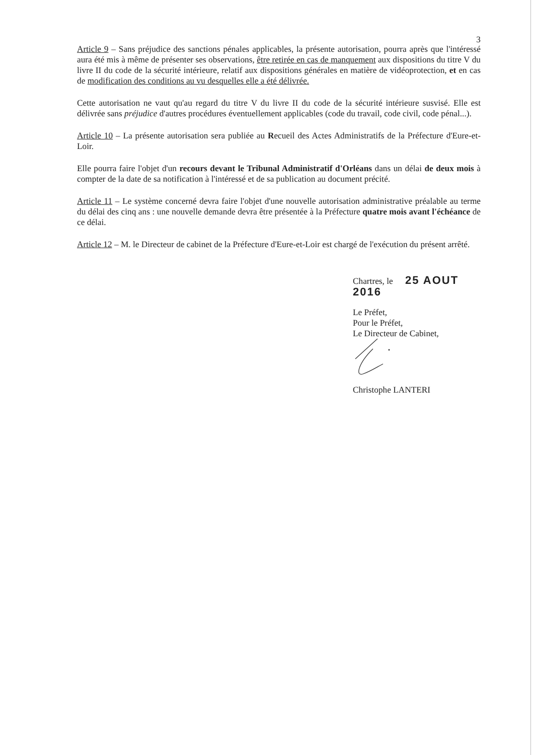3
Article 9 – Sans préjudice des sanctions pénales applicables, la présente autorisation, pourra après que l'intéressé aura été mis à même de présenter ses observations, être retirée en cas de manquement aux dispositions du titre V du livre II du code de la sécurité intérieure, relatif aux dispositions générales en matière de vidéoprotection, et en cas de modification des conditions au vu desquelles elle a été délivrée.
Cette autorisation ne vaut qu'au regard du titre V du livre II du code de la sécurité intérieure susvisé. Elle est délivrée sans préjudice d'autres procédures éventuellement applicables (code du travail, code civil, code pénal...).
Article 10 – La présente autorisation sera publiée au Recueil des Actes Administratifs de la Préfecture d'Eure-et-Loir.
Elle pourra faire l'objet d'un recours devant le Tribunal Administratif d'Orléans dans un délai de deux mois à compter de la date de sa notification à l'intéressé et de sa publication au document précité.
Article 11 – Le système concerné devra faire l'objet d'une nouvelle autorisation administrative préalable au terme du délai des cinq ans : une nouvelle demande devra être présentée à la Préfecture quatre mois avant l'échéance de ce délai.
Article 12 – M. le Directeur de cabinet de la Préfecture d'Eure-et-Loir est chargé de l'exécution du présent arrêté.
Chartres, le 25 AOUT 2016
Le Préfet,
Pour le Préfet,
Le Directeur de Cabinet,
Christophe LANTERI